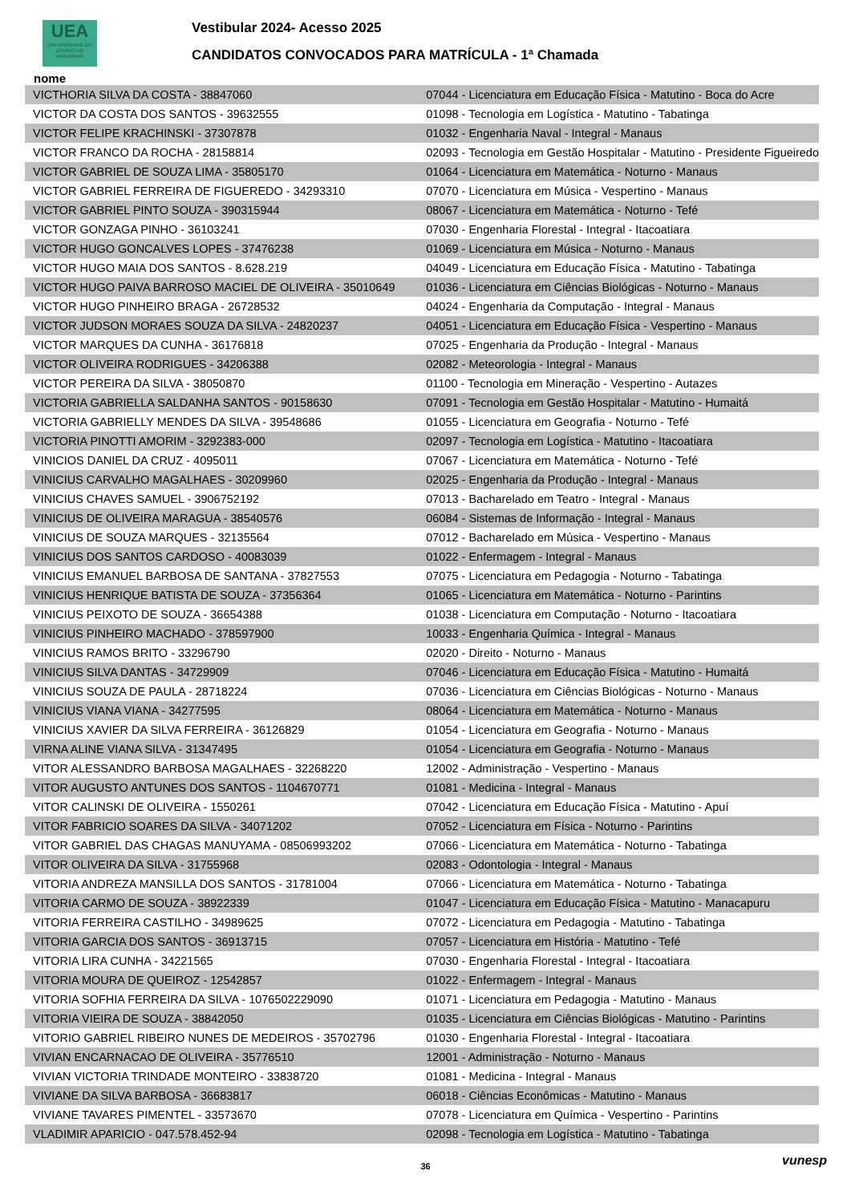UEA
UNIVERSIDADE DO ESTADO DO AMAZONAS
Vestibular 2024- Acesso 2025
CANDIDATOS CONVOCADOS PARA MATRÍCULA - 1ª Chamada
nome
| VICTHORIA SILVA DA COSTA - 38847060 | 07044 - Licenciatura em Educação Física - Matutino - Boca do Acre |
| VICTOR DA COSTA DOS SANTOS - 39632555 | 01098 - Tecnologia em Logística - Matutino - Tabatinga |
| VICTOR FELIPE KRACHINSKI - 37307878 | 01032 - Engenharia Naval - Integral - Manaus |
| VICTOR FRANCO DA ROCHA - 28158814 | 02093 - Tecnologia em Gestão Hospitalar - Matutino - Presidente Figueiredo |
| VICTOR GABRIEL DE SOUZA LIMA - 35805170 | 01064 - Licenciatura em Matemática - Noturno - Manaus |
| VICTOR GABRIEL FERREIRA DE FIGUEREDO - 34293310 | 07070 - Licenciatura em Música - Vespertino - Manaus |
| VICTOR GABRIEL PINTO SOUZA - 390315944 | 08067 - Licenciatura em Matemática - Noturno - Tefé |
| VICTOR GONZAGA PINHO - 36103241 | 07030 - Engenharia Florestal - Integral - Itacoatiara |
| VICTOR HUGO GONCALVES LOPES - 37476238 | 01069 - Licenciatura em Música - Noturno - Manaus |
| VICTOR HUGO MAIA DOS SANTOS - 8.628.219 | 04049 - Licenciatura em Educação Física - Matutino - Tabatinga |
| VICTOR HUGO PAIVA BARROSO MACIEL DE OLIVEIRA - 35010649 | 01036 - Licenciatura em Ciências Biológicas - Noturno - Manaus |
| VICTOR HUGO PINHEIRO BRAGA - 26728532 | 04024 - Engenharia da Computação - Integral - Manaus |
| VICTOR JUDSON MORAES SOUZA DA SILVA - 24820237 | 04051 - Licenciatura em Educação Física - Vespertino - Manaus |
| VICTOR MARQUES DA CUNHA - 36176818 | 07025 - Engenharia da Produção - Integral - Manaus |
| VICTOR OLIVEIRA RODRIGUES - 34206388 | 02082 - Meteorologia - Integral - Manaus |
| VICTOR PEREIRA DA SILVA - 38050870 | 01100 - Tecnologia em Mineração - Vespertino - Autazes |
| VICTORIA GABRIELLA SALDANHA SANTOS - 90158630 | 07091 - Tecnologia em Gestão Hospitalar - Matutino - Humaitá |
| VICTORIA GABRIELLY MENDES DA SILVA - 39548686 | 01055 - Licenciatura em Geografia - Noturno - Tefé |
| VICTORIA PINOTTI AMORIM - 3292383-000 | 02097 - Tecnologia em Logística - Matutino - Itacoatiara |
| VINICIOS DANIEL DA CRUZ - 4095011 | 07067 - Licenciatura em Matemática - Noturno - Tefé |
| VINICIUS CARVALHO MAGALHAES - 30209960 | 02025 - Engenharia da Produção - Integral - Manaus |
| VINICIUS CHAVES SAMUEL - 3906752192 | 07013 - Bacharelado em Teatro - Integral - Manaus |
| VINICIUS DE OLIVEIRA MARAGUA - 38540576 | 06084 - Sistemas de Informação - Integral - Manaus |
| VINICIUS DE SOUZA MARQUES - 32135564 | 07012 - Bacharelado em Música - Vespertino - Manaus |
| VINICIUS DOS SANTOS CARDOSO - 40083039 | 01022 - Enfermagem - Integral - Manaus |
| VINICIUS EMANUEL BARBOSA DE SANTANA - 37827553 | 07075 - Licenciatura em Pedagogia - Noturno - Tabatinga |
| VINICIUS HENRIQUE BATISTA DE SOUZA - 37356364 | 01065 - Licenciatura em Matemática - Noturno - Parintins |
| VINICIUS PEIXOTO DE SOUZA - 36654388 | 01038 - Licenciatura em Computação - Noturno - Itacoatiara |
| VINICIUS PINHEIRO MACHADO - 378597900 | 10033 - Engenharia Química - Integral - Manaus |
| VINICIUS RAMOS BRITO - 33296790 | 02020 - Direito - Noturno - Manaus |
| VINICIUS SILVA DANTAS - 34729909 | 07046 - Licenciatura em Educação Física - Matutino - Humaitá |
| VINICIUS SOUZA DE PAULA - 28718224 | 07036 - Licenciatura em Ciências Biológicas - Noturno - Manaus |
| VINICIUS VIANA VIANA - 34277595 | 08064 - Licenciatura em Matemática - Noturno - Manaus |
| VINICIUS XAVIER DA SILVA FERREIRA - 36126829 | 01054 - Licenciatura em Geografia - Noturno - Manaus |
| VIRNA ALINE VIANA SILVA - 31347495 | 01054 - Licenciatura em Geografia - Noturno - Manaus |
| VITOR ALESSANDRO BARBOSA MAGALHAES - 32268220 | 12002 - Administração - Vespertino - Manaus |
| VITOR AUGUSTO ANTUNES DOS SANTOS - 1104670771 | 01081 - Medicina - Integral - Manaus |
| VITOR CALINSKI DE OLIVEIRA - 1550261 | 07042 - Licenciatura em Educação Física - Matutino - Apuí |
| VITOR FABRICIO SOARES DA SILVA - 34071202 | 07052 - Licenciatura em Física - Noturno - Parintins |
| VITOR GABRIEL DAS CHAGAS MANUYAMA - 08506993202 | 07066 - Licenciatura em Matemática - Noturno - Tabatinga |
| VITOR OLIVEIRA DA SILVA - 31755968 | 02083 - Odontologia - Integral - Manaus |
| VITORIA ANDREZA MANSILLA DOS SANTOS - 31781004 | 07066 - Licenciatura em Matemática - Noturno - Tabatinga |
| VITORIA CARMO DE SOUZA - 38922339 | 01047 - Licenciatura em Educação Física - Matutino - Manacapuru |
| VITORIA FERREIRA CASTILHO - 34989625 | 07072 - Licenciatura em Pedagogia - Matutino - Tabatinga |
| VITORIA GARCIA DOS SANTOS - 36913715 | 07057 - Licenciatura em História - Matutino - Tefé |
| VITORIA LIRA CUNHA - 34221565 | 07030 - Engenharia Florestal - Integral - Itacoatiara |
| VITORIA MOURA DE QUEIROZ - 12542857 | 01022 - Enfermagem - Integral - Manaus |
| VITORIA SOFHIA FERREIRA DA SILVA - 1076502229090 | 01071 - Licenciatura em Pedagogia - Matutino - Manaus |
| VITORIA VIEIRA DE SOUZA - 38842050 | 01035 - Licenciatura em Ciências Biológicas - Matutino - Parintins |
| VITORIO GABRIEL RIBEIRO NUNES DE MEDEIROS - 35702796 | 01030 - Engenharia Florestal - Integral - Itacoatiara |
| VIVIAN ENCARNACAO DE OLIVEIRA - 35776510 | 12001 - Administração - Noturno - Manaus |
| VIVIAN VICTORIA TRINDADE MONTEIRO - 33838720 | 01081 - Medicina - Integral - Manaus |
| VIVIANE DA SILVA BARBOSA - 36683817 | 06018 - Ciências Econômicas - Matutino - Manaus |
| VIVIANE TAVARES PIMENTEL - 33573670 | 07078 - Licenciatura em Química - Vespertino - Parintins |
| VLADIMIR APARICIO - 047.578.452-94 | 02098 - Tecnologia em Logística - Matutino - Tabatinga |
36 vunesp